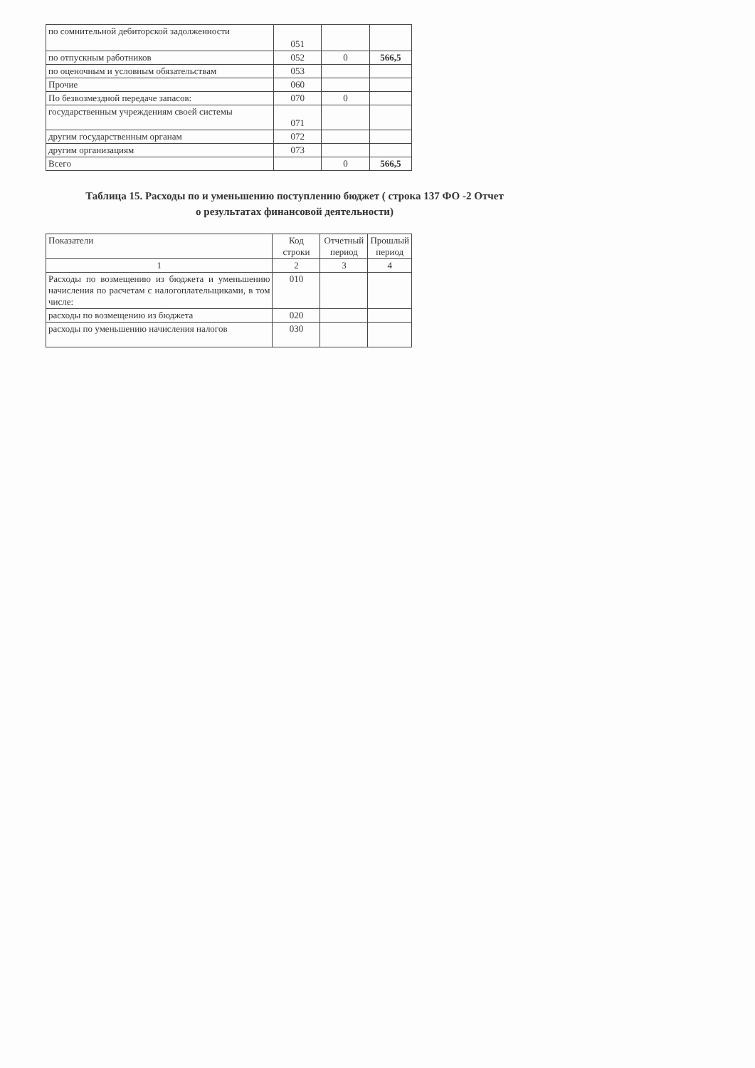| по сомнительной дебиторской задолженности | 051 | | |
| по отпускным работников | 052 | 0 | 566,5 |
| по оценочным и условным обязательствам | 053 | | |
| Прочие | 060 | | |
| По безвозмездной передаче запасов: | 070 | 0 | |
| государственным учреждениям своей системы | 071 | | |
| другим государственным органам | 072 | | |
| другим организациям | 073 | | |
| Всего | | 0 | 566,5 |
Таблица 15. Расходы по и уменьшению поступлению бюджет ( строка 137 ФО -2 Отчет
о результатах финансовой деятельности)
| Показатели | Код строки | Отчетный период | Прошлый период |
| --- | --- | --- | --- |
| 1 | 2 | 3 | 4 |
| Расходы по возмещению из бюджета и уменьшению начисления по расчетам с налогоплательщиками, в том числе: | 010 | | |
| расходы по возмещению из бюджета | 020 | | |
| расходы по уменьшению начисления налогов | 030 | | |